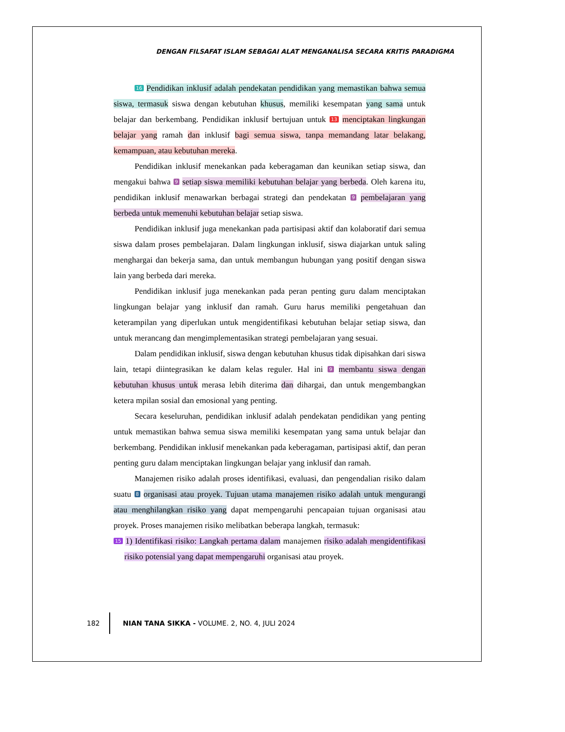DENGAN FILSAFAT ISLAM SEBAGAI ALAT MENGANALISA SECARA KRITIS PARADIGMA
16 Pendidikan inklusif adalah pendekatan pendidikan yang memastikan bahwa semua siswa, termasuk siswa dengan kebutuhan khusus, memiliki kesempatan yang sama untuk belajar dan berkembang. Pendidikan inklusif bertujuan untuk 13 menciptakan lingkungan belajar yang ramah dan inklusif bagi semua siswa, tanpa memandang latar belakang, kemampuan, atau kebutuhan mereka.
Pendidikan inklusif menekankan pada keberagaman dan keunikan setiap siswa, dan mengakui bahwa 9 setiap siswa memiliki kebutuhan belajar yang berbeda. Oleh karena itu, pendidikan inklusif menawarkan berbagai strategi dan pendekatan 9 pembelajaran yang berbeda untuk memenuhi kebutuhan belajar setiap siswa.
Pendidikan inklusif juga menekankan pada partisipasi aktif dan kolaboratif dari semua siswa dalam proses pembelajaran. Dalam lingkungan inklusif, siswa diajarkan untuk saling menghargai dan bekerja sama, dan untuk membangun hubungan yang positif dengan siswa lain yang berbeda dari mereka.
Pendidikan inklusif juga menekankan pada peran penting guru dalam menciptakan lingkungan belajar yang inklusif dan ramah. Guru harus memiliki pengetahuan dan keterampilan yang diperlukan untuk mengidentifikasi kebutuhan belajar setiap siswa, dan untuk merancang dan mengimplementasikan strategi pembelajaran yang sesuai.
Dalam pendidikan inklusif, siswa dengan kebutuhan khusus tidak dipisahkan dari siswa lain, tetapi diintegrasikan ke dalam kelas reguler. Hal ini 9 membantu siswa dengan kebutuhan khusus untuk merasa lebih diterima dan dihargai, dan untuk mengembangkan ketera mpilan sosial dan emosional yang penting.
Secara keseluruhan, pendidikan inklusif adalah pendekatan pendidikan yang penting untuk memastikan bahwa semua siswa memiliki kesempatan yang sama untuk belajar dan berkembang. Pendidikan inklusif menekankan pada keberagaman, partisipasi aktif, dan peran penting guru dalam menciptakan lingkungan belajar yang inklusif dan ramah.
Manajemen risiko adalah proses identifikasi, evaluasi, dan pengendalian risiko dalam suatu 8 organisasi atau proyek. Tujuan utama manajemen risiko adalah untuk mengurangi atau menghilangkan risiko yang dapat mempengaruhi pencapaian tujuan organisasi atau proyek. Proses manajemen risiko melibatkan beberapa langkah, termasuk:
15 1) Identifikasi risiko: Langkah pertama dalam manajemen risiko adalah mengidentifikasi risiko potensial yang dapat mempengaruhi organisasi atau proyek.
182 NIAN TANA SIKKA - VOLUME. 2, NO. 4, JULI 2024